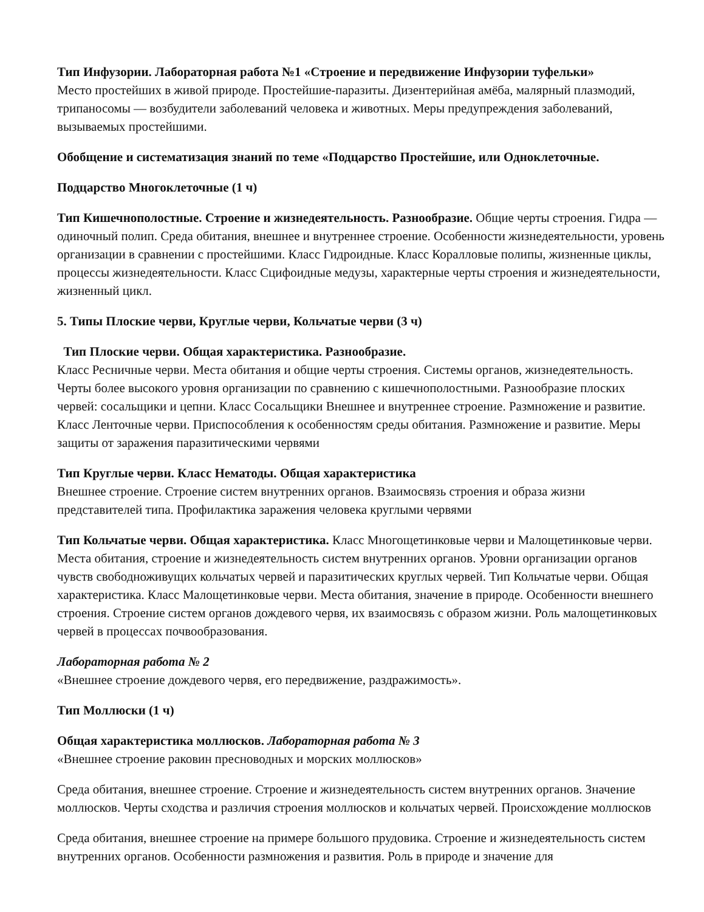Тип Инфузории. Лабораторная работа №1 «Строение и передвижение Инфузории туфельки»
Место простейших в живой природе. Простейшие-паразиты. Дизентерийная амёба, малярный плазмодий, трипаносомы — возбудители заболеваний человека и животных. Меры предупреждения заболеваний, вызываемых простейшими.
Обобщение и систематизация знаний по теме «Подцарство Простейшие, или Одноклеточные.
Подцарство Многоклеточные (1 ч)
Тип Кишечнополостные. Строение и жизнедеятельность. Разнообразие. Общие черты строения. Гидра — одиночный полип. Среда обитания, внешнее и внутреннее строение. Особенности жизнедеятельности, уровень организации в сравнении с простейшими. Класс Гидроидные. Класс Коралловые полипы, жизненные циклы, процессы жизнедеятельности. Класс Сцифоидные медузы, характерные черты строения и жизнедеятельности, жизненный цикл.
5. Типы Плоские черви, Круглые черви, Кольчатые черви (3 ч)
Тип Плоские черви. Общая характеристика. Разнообразие.
Класс Ресничные черви. Места обитания и общие черты строения. Системы органов, жизнедеятельность. Черты более высокого уровня организации по сравнению с кишечнополостными. Разнообразие плоских червей: сосальщики и цепни. Класс Сосальщики Внешнее и внутреннее строение. Размножение и развитие. Класс Ленточные черви. Приспособления к особенностям среды обитания. Размножение и развитие. Меры защиты от заражения паразитическими червями
Тип Круглые черви. Класс Нематоды. Общая характеристика
Внешнее строение. Строение систем внутренних органов. Взаимосвязь строения и образа жизни представителей типа. Профилактика заражения человека круглыми червями
Тип Кольчатые черви. Общая характеристика. Класс Многощетинковые черви и Малощетинковые черви.
Места обитания, строение и жизнедеятельность систем внутренних органов. Уровни организации органов чувств свободноживущих кольчатых червей и паразитических круглых червей. Тип Кольчатые черви. Общая характеристика. Класс Малощетинковые черви. Места обитания, значение в природе. Особенности внешнего строения. Строение систем органов дождевого червя, их взаимосвязь с образом жизни. Роль малощетинковых червей в процессах почвообразования.
Лабораторная работа № 2
«Внешнее строение дождевого червя, его передвижение, раздражимость».
Тип Моллюски (1 ч)
Общая характеристика моллюсков. Лабораторная работа № 3
«Внешнее строение раковин пресноводных и морских моллюсков»
Среда обитания, внешнее строение. Строение и жизнедеятельность систем внутренних органов. Значение моллюсков. Черты сходства и различия строения моллюсков и кольчатых червей. Происхождение моллюсков
Среда обитания, внешнее строение на примере большого прудовика. Строение и жизнедеятельность систем внутренних органов. Особенности размножения и развития. Роль в природе и значение для